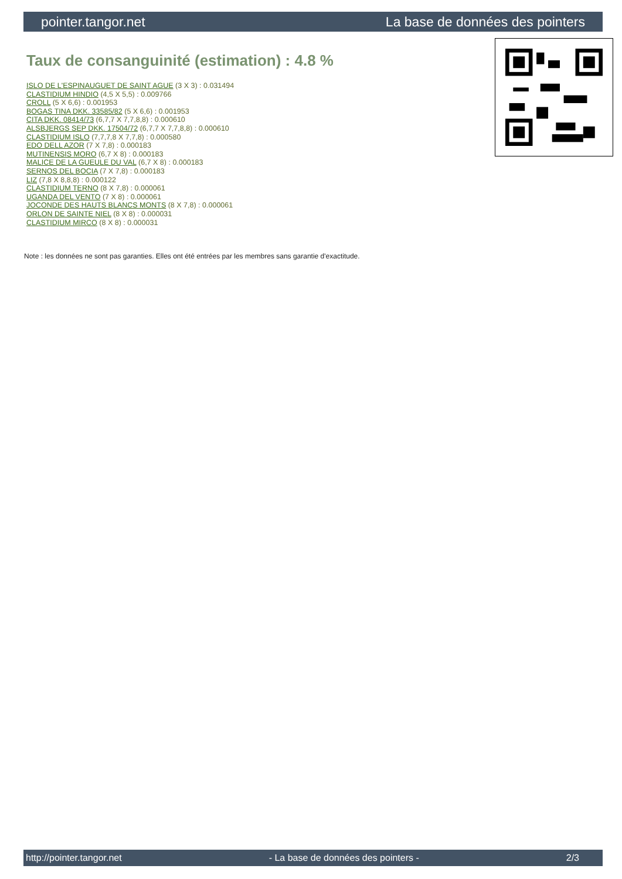pointer.tangor.net La base de données des pointers
Taux de consanguinité (estimation) : 4.8 %
ISLO DE L'ESPINAUGUET DE SAINT AGUE (3 X 3) : 0.031494
CLASTIDIUM HINDIO (4,5 X 5,5) : 0.009766
CROLL (5 X 6,6) : 0.001953
BOGAS TINA DKK. 33585/82 (5 X 6,6) : 0.001953
CITA DKK. 08414/73 (6,7,7 X 7,7,8,8) : 0.000610
ALSBJERGS SEP DKK. 17504/72 (6,7,7 X 7,7,8,8) : 0.000610
CLASTIDIUM ISLO (7,7,7,8 X 7,7,8) : 0.000580
EDO DELL AZOR (7 X 7,8) : 0.000183
MUTINENSIS MORO (6,7 X 8) : 0.000183
MALICE DE LA GUEULE DU VAL (6,7 X 8) : 0.000183
SERNOS DEL BOCIA (7 X 7,8) : 0.000183
LIZ (7,8 X 8,8,8) : 0.000122
CLASTIDIUM TERNO (8 X 7,8) : 0.000061
UGANDA DEL VENTO (7 X 8) : 0.000061
JOCONDE DES HAUTS BLANCS MONTS (8 X 7,8) : 0.000061
ORLON DE SAINTE NIEL (8 X 8) : 0.000031
CLASTIDIUM MIRCO (8 X 8) : 0.000031
Note : les données ne sont pas garanties. Elles ont été entrées par les membres sans garantie d'exactitude.
http://pointer.tangor.net - La base de données des pointers - 2/3